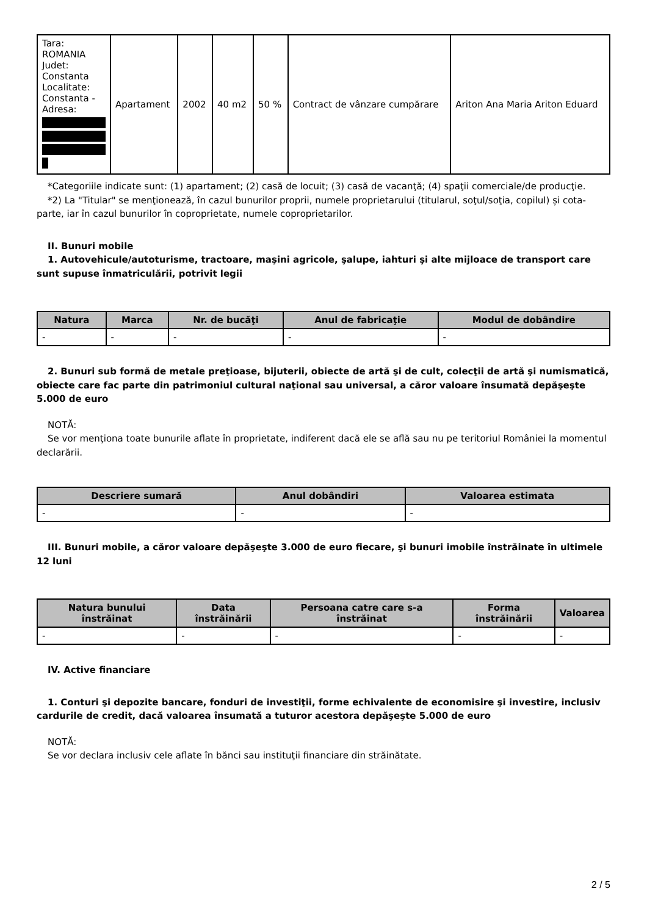| Tara: ROMANIA Judet: Constanta Localitate: Constanta - Adresa: | Apartament | 2002 | 40 m2 | 50 % | Contract de vânzare cumpărare | Ariton Ana Maria Ariton Eduard |
*Categoriile indicate sunt: (1) apartament; (2) casă de locuit; (3) casă de vacanţă; (4) spaţii comerciale/de producţie.
*2) La "Titular" se menţionează, în cazul bunurilor proprii, numele proprietarului (titularul, soţul/soţia, copilul) și cota-parte, iar în cazul bunurilor în coproprietate, numele coproprietarilor.
II. Bunuri mobile
1. Autovehicule/autoturisme, tractoare, maşini agricole, şalupe, iahturi şi alte mijloace de transport care sunt supuse înmatriculării, potrivit legii
| Natura | Marca | Nr. de bucăţi | Anul de fabricaţie | Modul de dobândire |
| --- | --- | --- | --- | --- |
| - | - | - | - | - |
2. Bunuri sub formă de metale preţioase, bijuterii, obiecte de artă şi de cult, colecţii de artă şi numismatică, obiecte care fac parte din patrimoniul cultural naţional sau universal, a căror valoare însumată depăşeşte 5.000 de euro
NOTĂ:
Se vor menţiona toate bunurile aflate în proprietate, indiferent dacă ele se află sau nu pe teritoriul României la momentul declarării.
| Descriere sumară | Anul dobândiri | Valoarea estimata |
| --- | --- | --- |
| - | - | - |
III. Bunuri mobile, a căror valoare depăşeşte 3.000 de euro fiecare, şi bunuri imobile înstrăinate în ultimele 12 luni
| Natura bunului înstrăinat | Data înstrăinării | Persoana catre care s-a înstrăinat | Forma înstrăinării | Valoarea |
| --- | --- | --- | --- | --- |
| - | - | - | - | - |
IV. Active financiare
1. Conturi şi depozite bancare, fonduri de investiţii, forme echivalente de economisire şi investire, inclusiv cardurile de credit, dacă valoarea însumată a tuturor acestora depăşeşte 5.000 de euro
NOTĂ:
Se vor declara inclusiv cele aflate în bănci sau instituţii financiare din străinătate.
2 / 5